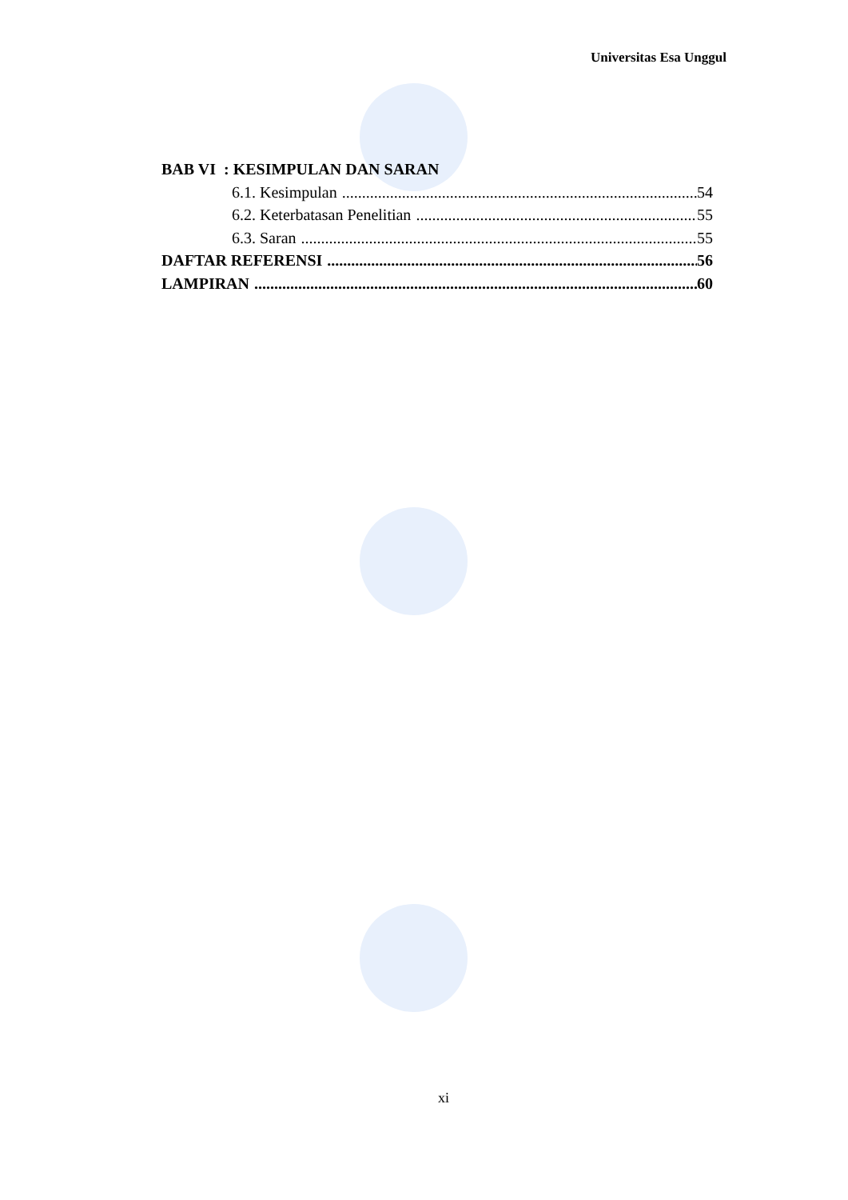Universitas Esa Unggul
BAB VI : KESIMPULAN DAN SARAN
6.1. Kesimpulan 54
6.2. Keterbatasan Penelitian 55
6.3. Saran 55
DAFTAR REFERENSI 56
LAMPIRAN 60
xi